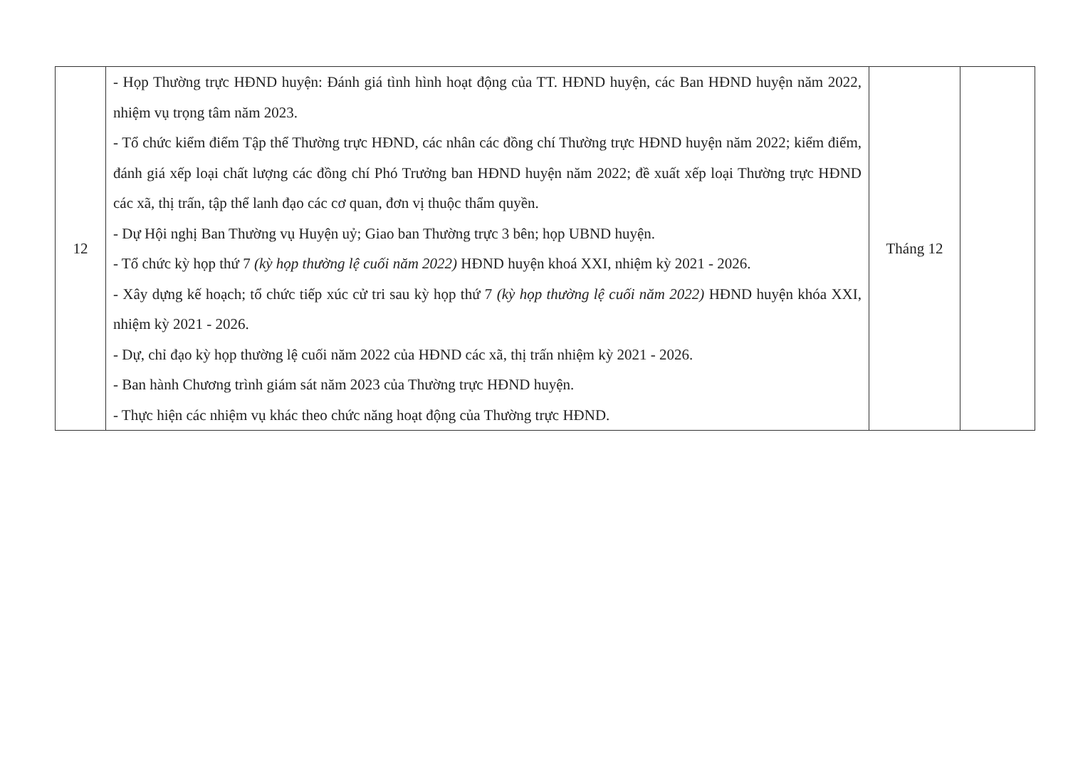| 12 | - Họp Thường trực HĐND huyện: Đánh giá tình hình hoạt động của TT. HĐND huyện, các Ban HĐND huyện năm 2022, nhiệm vụ trọng tâm năm 2023. - Tổ chức kiểm điểm Tập thể Thường trực HĐND, các nhân các đồng chí Thường trực HĐND huyện năm 2022; kiểm điểm, đánh giá xếp loại chất lượng các đồng chí Phó Trưởng ban HĐND huyện năm 2022; đề xuất xếp loại Thường trực HĐND các xã, thị trấn, tập thể lanh đạo các cơ quan, đơn vị thuộc thẩm quyền. - Dự Hội nghị Ban Thường vụ Huyện uỷ; Giao ban Thường trực 3 bên; họp UBND huyện. - Tổ chức kỳ họp thứ 7 (kỳ họp thường lệ cuối năm 2022) HĐND huyện khoá XXI, nhiệm kỳ 2021 - 2026. - Xây dựng kế hoạch; tổ chức tiếp xúc cử tri sau kỳ họp thứ 7 (kỳ họp thường lệ cuối năm 2022) HĐND huyện khóa XXI, nhiệm kỳ 2021 - 2026. - Dự, chỉ đạo kỳ họp thường lệ cuối năm 2022 của HĐND các xã, thị trấn nhiệm kỳ 2021 - 2026. - Ban hành Chương trình giám sát năm 2023 của Thường trực HĐND huyện. - Thực hiện các nhiệm vụ khác theo chức năng hoạt động của Thường trực HĐND. | Tháng 12 | |